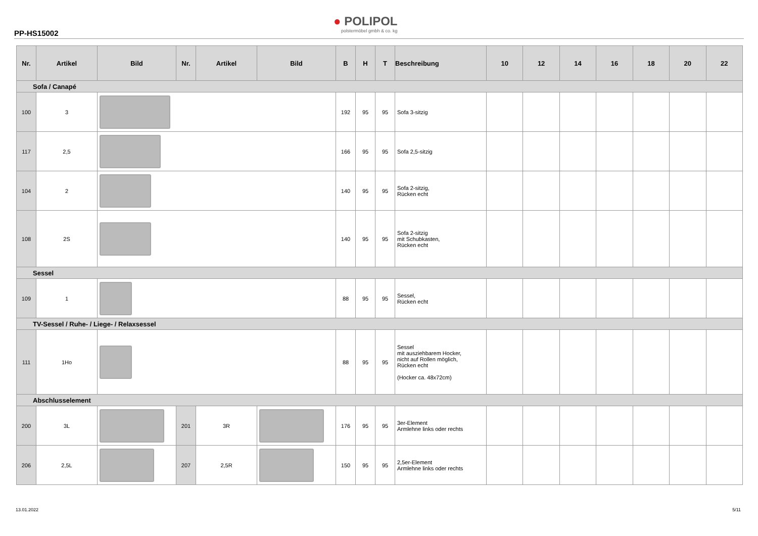PP-HS15002
● POLIPOL
polstermöbel gmbh & co. kg
| Nr. | Artikel | Bild | Nr. | Artikel | Bild | B | H | T | Beschreibung | 10 | 12 | 14 | 16 | 18 | 20 | 22 |
| --- | --- | --- | --- | --- | --- | --- | --- | --- | --- | --- | --- | --- | --- | --- | --- | --- |
| Sofa / Canapé | | | | | | | | | | | | | | | | |
| 100 | 3 | | | | | 192 | 95 | 95 | Sofa 3-sitzig | | | | | | | |
| 117 | 2,5 | | | | | 166 | 95 | 95 | Sofa 2,5-sitzig | | | | | | | |
| 104 | 2 | | | | | 140 | 95 | 95 | Sofa 2-sitzig, Rücken echt | | | | | | | |
| 108 | 2S | | | | | 140 | 95 | 95 | Sofa 2-sitzig mit Schubkasten, Rücken echt | | | | | | | |
| Sessel | | | | | | | | | | | | | | | | |
| 109 | 1 | | | | | 88 | 95 | 95 | Sessel, Rücken echt | | | | | | | |
| TV-Sessel / Ruhe- / Liege- / Relaxsessel | | | | | | | | | | | | | | | | |
| 111 | 1Ho | | | | | 88 | 95 | 95 | Sessel mit ausziehbarem Hocker, nicht auf Rollen möglich, Rücken echt (Hocker ca. 48x72cm) | | | | | | | |
| Abschlusselement | | | | | | | | | | | | | | | | |
| 200 | 3L | | 201 | 3R | | 176 | 95 | 95 | 3er-Element Armlehne links oder rechts | | | | | | | |
| 206 | 2,5L | | 207 | 2,5R | | 150 | 95 | 95 | 2,5er-Element Armlehne links oder rechts | | | | | | | |
13.01.2022 5/11